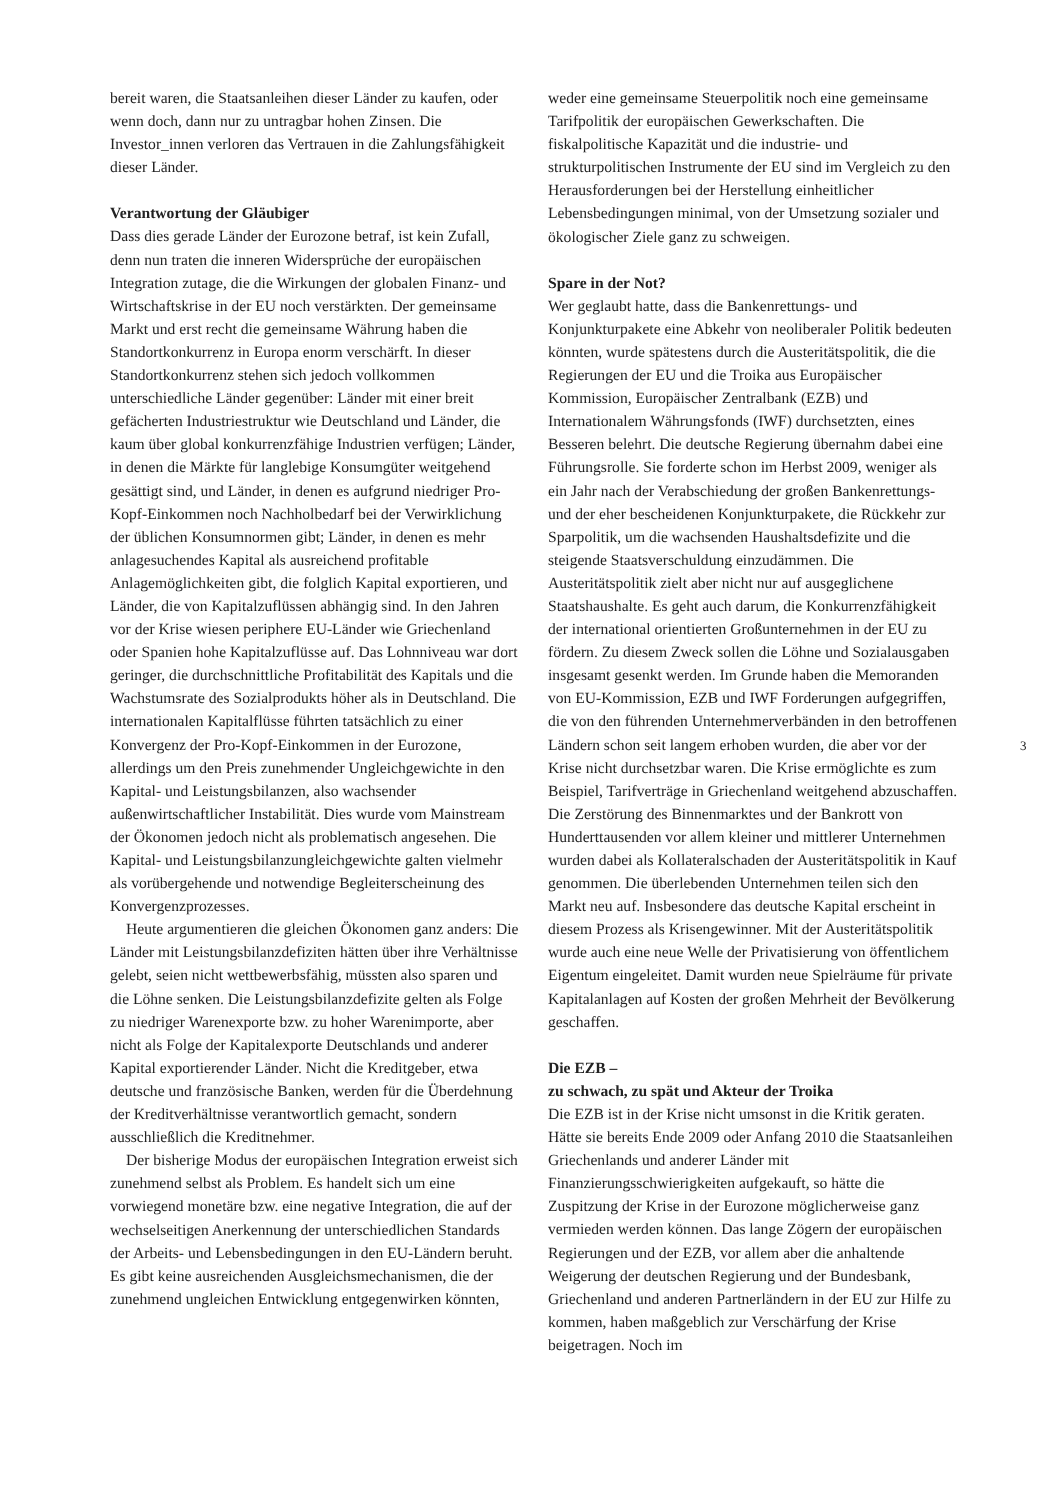bereit waren, die Staatsanleihen dieser Länder zu kaufen, oder wenn doch, dann nur zu untragbar hohen Zinsen. Die Investor_innen verloren das Vertrauen in die Zahlungsfähigkeit dieser Länder.
Verantwortung der Gläubiger
Dass dies gerade Länder der Eurozone betraf, ist kein Zufall, denn nun traten die inneren Widersprüche der europäischen Integration zutage, die die Wirkungen der globalen Finanz- und Wirtschaftskrise in der EU noch verstärkten. Der gemeinsame Markt und erst recht die gemeinsame Währung haben die Standortkonkurrenz in Europa enorm verschärft. In dieser Standortkonkurrenz stehen sich jedoch vollkommen unterschiedliche Länder gegenüber: Länder mit einer breit gefächerten Industriestruktur wie Deutschland und Länder, die kaum über global konkurrenzfähige Industrien verfügen; Länder, in denen die Märkte für langlebige Konsumgüter weitgehend gesättigt sind, und Länder, in denen es aufgrund niedriger Pro-Kopf-Einkommen noch Nachholbedarf bei der Verwirklichung der üblichen Konsumnormen gibt; Länder, in denen es mehr anlagesuchendes Kapital als ausreichend profitable Anlagemöglichkeiten gibt, die folglich Kapital exportieren, und Länder, die von Kapitalzuflüssen abhängig sind. In den Jahren vor der Krise wiesen periphere EU-Länder wie Griechenland oder Spanien hohe Kapitalzuflüsse auf. Das Lohnniveau war dort geringer, die durchschnittliche Profitabilität des Kapitals und die Wachstumsrate des Sozialprodukts höher als in Deutschland. Die internationalen Kapitalflüsse führten tatsächlich zu einer Konvergenz der Pro-Kopf-Einkommen in der Eurozone, allerdings um den Preis zunehmender Ungleichgewichte in den Kapital- und Leistungsbilanzen, also wachsender außenwirtschaftlicher Instabilität. Dies wurde vom Mainstream der Ökonomen jedoch nicht als problematisch angesehen. Die Kapital- und Leistungsbilanzungleichgewichte galten vielmehr als vorübergehende und notwendige Begleiterscheinung des Konvergenzprozesses.
Heute argumentieren die gleichen Ökonomen ganz anders: Die Länder mit Leistungsbilanzdefiziten hätten über ihre Verhältnisse gelebt, seien nicht wettbewerbsfähig, müssten also sparen und die Löhne senken. Die Leistungsbilanzdefizite gelten als Folge zu niedriger Warenexporte bzw. zu hoher Warenimporte, aber nicht als Folge der Kapitalexporte Deutschlands und anderer Kapital exportierender Länder. Nicht die Kreditgeber, etwa deutsche und französische Banken, werden für die Überdehnung der Kreditverhältnisse verantwortlich gemacht, sondern ausschließlich die Kreditnehmer.
Der bisherige Modus der europäischen Integration erweist sich zunehmend selbst als Problem. Es handelt sich um eine vorwiegend monetäre bzw. eine negative Integration, die auf der wechselseitigen Anerkennung der unterschiedlichen Standards der Arbeits- und Lebensbedingungen in den EU-Ländern beruht. Es gibt keine ausreichenden Ausgleichsmechanismen, die der zunehmend ungleichen Entwicklung entgegenwirken könnten,
weder eine gemeinsame Steuerpolitik noch eine gemeinsame Tarifpolitik der europäischen Gewerkschaften. Die fiskalpolitische Kapazität und die industrie- und strukturpolitischen Instrumente der EU sind im Vergleich zu den Herausforderungen bei der Herstellung einheitlicher Lebensbedingungen minimal, von der Umsetzung sozialer und ökologischer Ziele ganz zu schweigen.
Spare in der Not?
Wer geglaubt hatte, dass die Bankenrettungs- und Konjunkturpakete eine Abkehr von neoliberaler Politik bedeuten könnten, wurde spätestens durch die Austeritätspolitik, die die Regierungen der EU und die Troika aus Europäischer Kommission, Europäischer Zentralbank (EZB) und Internationalem Währungsfonds (IWF) durchsetzten, eines Besseren belehrt. Die deutsche Regierung übernahm dabei eine Führungsrolle. Sie forderte schon im Herbst 2009, weniger als ein Jahr nach der Verabschiedung der großen Bankenrettungs- und der eher bescheidenen Konjunkturpakete, die Rückkehr zur Sparpolitik, um die wachsenden Haushaltsdefizite und die steigende Staatsverschuldung einzudämmen. Die Austeritätspolitik zielt aber nicht nur auf ausgeglichene Staatshaushalte. Es geht auch darum, die Konkurrenzfähigkeit der international orientierten Großunternehmen in der EU zu fördern. Zu diesem Zweck sollen die Löhne und Sozialausgaben insgesamt gesenkt werden. Im Grunde haben die Memoranden von EU-Kommission, EZB und IWF Forderungen aufgegriffen, die von den führenden Unternehmerverbänden in den betroffenen Ländern schon seit langem erhoben wurden, die aber vor der Krise nicht durchsetzbar waren. Die Krise ermöglichte es zum Beispiel, Tarifverträge in Griechenland weitgehend abzuschaffen. Die Zerstörung des Binnenmarktes und der Bankrott von Hunderttausenden vor allem kleiner und mittlerer Unternehmen wurden dabei als Kollateralschaden der Austeritätspolitik in Kauf genommen. Die überlebenden Unternehmen teilen sich den Markt neu auf. Insbesondere das deutsche Kapital erscheint in diesem Prozess als Krisengewinner. Mit der Austeritätspolitik wurde auch eine neue Welle der Privatisierung von öffentlichem Eigentum eingeleitet. Damit wurden neue Spielräume für private Kapitalanlagen auf Kosten der großen Mehrheit der Bevölkerung geschaffen.
Die EZB –
zu schwach, zu spät und Akteur der Troika
Die EZB ist in der Krise nicht umsonst in die Kritik geraten. Hätte sie bereits Ende 2009 oder Anfang 2010 die Staatsanleihen Griechenlands und anderer Länder mit Finanzierungsschwierigkeiten aufgekauft, so hätte die Zuspitzung der Krise in der Eurozone möglicherweise ganz vermieden werden können. Das lange Zögern der europäischen Regierungen und der EZB, vor allem aber die anhaltende Weigerung der deutschen Regierung und der Bundesbank, Griechenland und anderen Partnerländern in der EU zur Hilfe zu kommen, haben maßgeblich zur Verschärfung der Krise beigetragen. Noch im
3